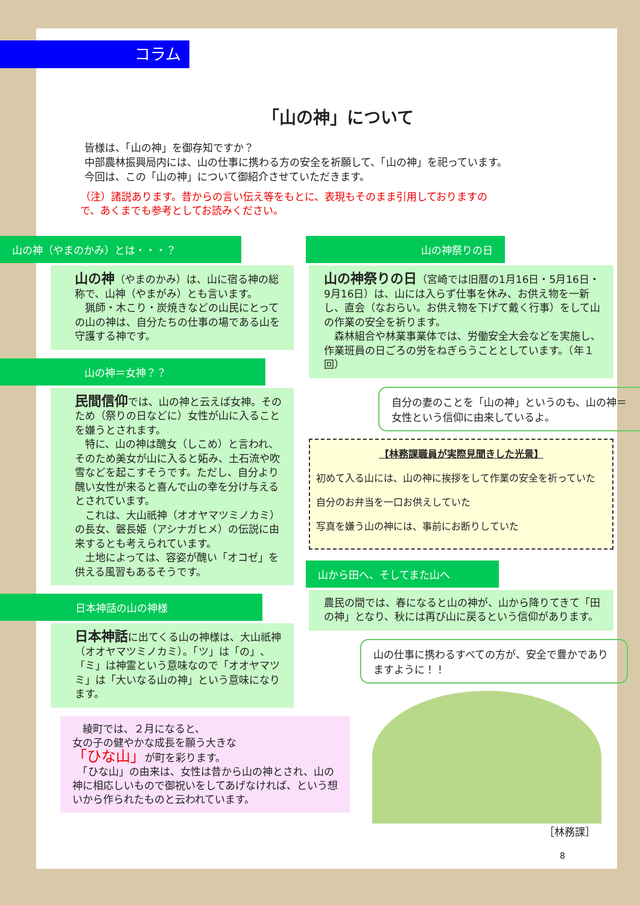コラム
「山の神」について
皆様は、「山の神」を御存知ですか？
中部農林振興局内には、山の仕事に携わる方の安全を祈願して、「山の神」を祀っています。
今回は、この「山の神」について御紹介させていただきます。
（注）諸説あります。昔からの言い伝え等をもとに、表現もそのまま引用しておりますので、あくまでも参考としてお読みください。
山の神（やまのかみ）とは・・・？
山の神（やまのかみ）は、山に宿る神の総称で、山神（やまがみ）とも言います。
　猟師・木こり・炭焼きなどの山民にとっての山の神は、自分たちの仕事の場である山を守護する神です。
山の神＝女神？？
民間信仰では、山の神と云えば女神。そのため（祭りの日などに）女性が山に入ることを嫌うとされます。
　特に、山の神は醜女（しこめ）と言われ、そのため美女が山に入ると妬み、土石流や吹雪などを起こすそうです。ただし、自分より醜い女性が来ると喜んで山の幸を分け与えるとされています。
　これは、大山祇神（オオヤマツミノカミ）の長女、磐長姫（アシナガヒメ）の伝説に由来するとも考えられています。
　土地によっては、容姿が醜い「オコゼ」を供える風習もあるそうです。
日本神話の山の神様
日本神話に出てくる山の神様は、大山祇神（オオヤマツミノカミ）。「ツ」は「の」、「ミ」は神霊という意味なので「オオヤマツミ」は「大いなる山の神」という意味になります。
　綾町では、２月になると、
女の子の健やかな成長を願う大きな
「ひな山」が町を彩ります。
　「ひな山」の由来は、女性は昔から山の神とされ、山の神に相応しいもので御祝いをしてあげなければ、という想いから作られたものと云われています。
山の神祭りの日
山の神祭りの日（宮崎では旧暦の1月16日・5月16日・9月16日）は、山には入らず仕事を休み、お供え物を一新し、直会（なおらい。お供え物を下げて戴く行事）をして山の作業の安全を祈ります。
　森林組合や林業事業体では、労働安全大会などを実施し、作業班員の日ごろの労をねぎらうこととしています。（年１回）
自分の妻のことを「山の神」というのも、山の神＝女性という信仰に由来しているよ。
【林務課職員が実際見聞きした光景】
初めて入る山には、山の神に挨拶をして作業の安全を祈っていた
自分のお弁当を一口お供えしていた
写真を嫌う山の神には、事前にお断りしていた
山から田へ、そしてまた山へ
農民の間では、春になると山の神が、山から降りてきて「田の神」となり、秋には再び山に戻るという信仰があります。
山の仕事に携わるすべての方が、安全で豊かでありますように！！
［林務課］
8